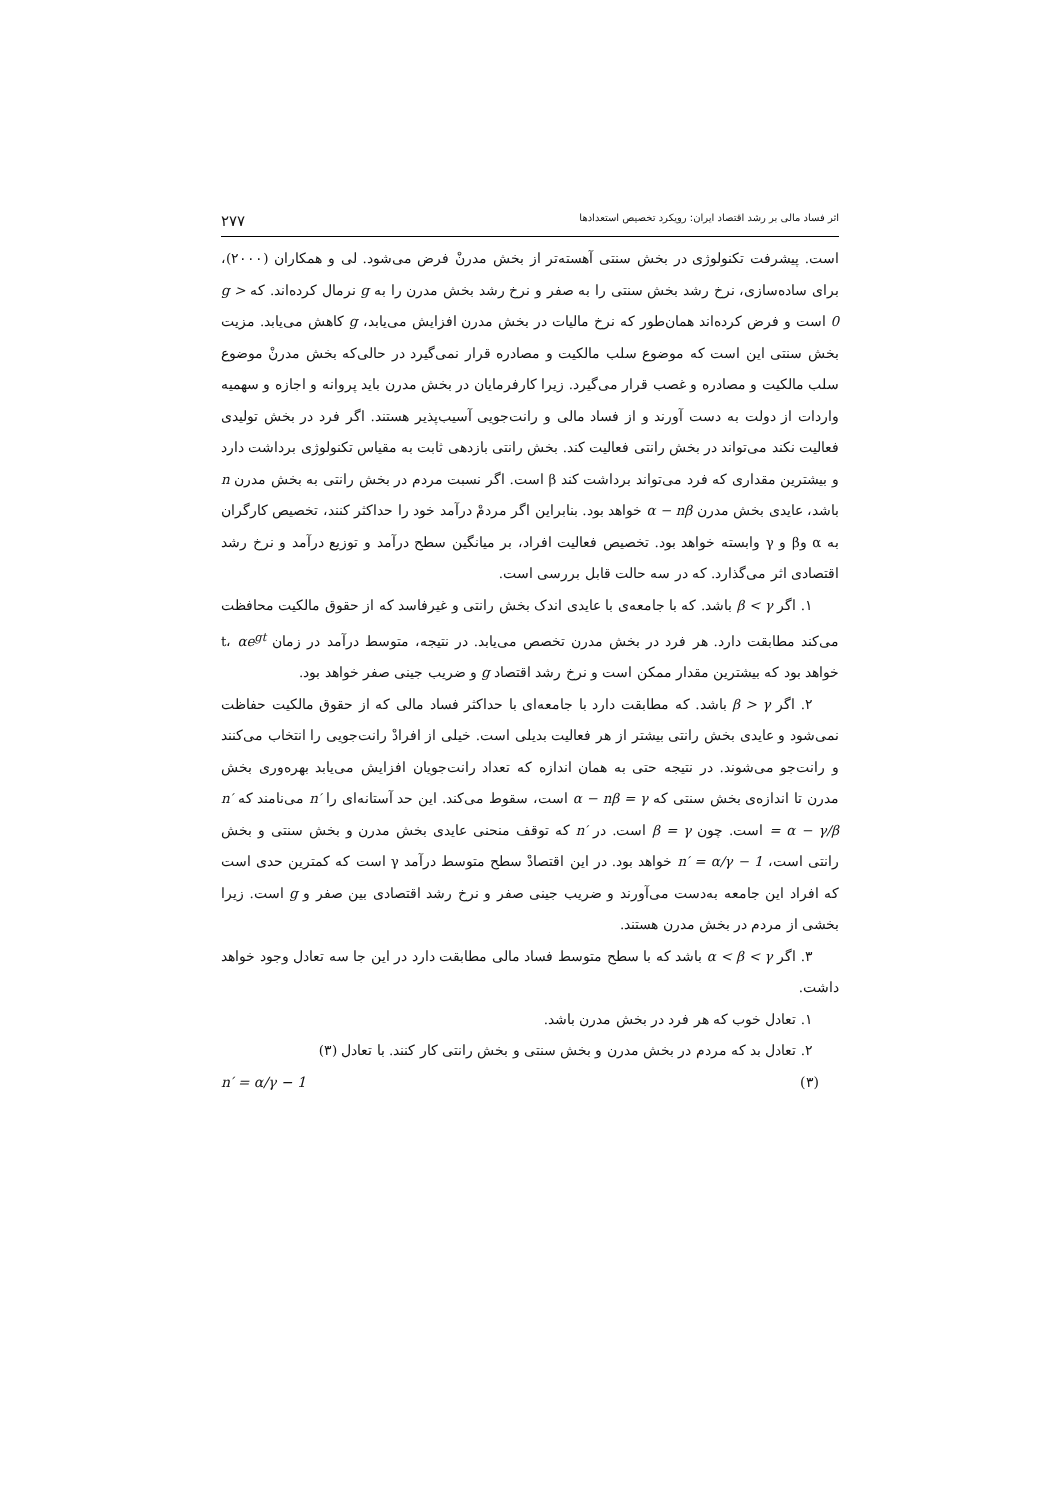اثر فساد مالی بر رشد اقتصاد ایران: رویکرد تخصیص استعدادها ۲۷۷
است. پیشرفت تکنولوژی در بخش سنتی آهسته‌تر از بخش مدرنْ فرض می‌شود. لی و همکاران (۲۰۰۰)، برای ساده‌سازی، نرخ رشد بخش سنتی را به صفر و نرخ رشد بخش مدرن را به g نرمال کرده‌اند. که g > 0 است و فرض کرده‌اند همان‌طور که نرخ مالیات در بخش مدرن افزایش می‌یابد، g کاهش می‌یابد. مزیت بخش سنتی این است که موضوع سلب مالکیت و مصادره قرار نمی‌گیرد در حالی‌که بخش مدرنْ موضوع سلب مالکیت و مصادره و غصب قرار می‌گیرد. زیرا کارفرمایان در بخش مدرن باید پروانه و اجازه و سهمیه واردات از دولت به دست آورند و از فساد مالی و رانت‌جویی آسیب‌پذیر هستند. اگر فرد در بخش تولیدی فعالیت نکند می‌تواند در بخش رانتی فعالیت کند. بخش رانتی بازدهی ثابت به مقیاس تکنولوژی برداشت دارد و بیشترین مقداری که فرد می‌تواند برداشت کند β است. اگر نسبت مردم در بخش رانتی به بخش مدرن n باشد، عایدی بخش مدرن α − nβ خواهد بود. بنابراین اگر مردمْ درآمد خود را حداکثر کنند، تخصیص کارگران به α وβ و γ وابسته خواهد بود. تخصیص فعالیت افراد، بر میانگین سطح درآمد و توزیع درآمد و نرخ رشد اقتصادی اثر می‌گذارد. که در سه حالت قابل بررسی است.
۱. اگر β < γ باشد. که با جامعه‌ی با عایدی اندک بخش رانتی و غیرفاسد که از حقوق مالکیت محافظت می‌کند مطابقت دارد. هر فرد در بخش مدرن تخصص می‌یابد. در نتیجه، متوسط درآمد در زمان t، αe<sup>gt</sup> خواهد بود که بیشترین مقدار ممکن است و نرخ رشد اقتصاد g و ضریب جینی صفر خواهد بود.
۲. اگر β > γ باشد. که مطابقت دارد با جامعه‌ای با حداکثر فساد مالی که از حقوق مالکیت حفاظت نمی‌شود و عایدی بخش رانتی بیشتر از هر فعالیت بدیلی است. خیلی از افرادْ رانت‌جویی را انتخاب می‌کنند و رانت‌جو می‌شوند. در نتیجه حتی به همان اندازه که تعداد رانت‌جویان افزایش می‌یابد بهره‌وری بخش مدرن تا اندازه‌ی بخش سنتی که α − nβ = γ است، سقوط می‌کند. این حد آستانه‌ای را n′ می‌نامند که n′ = α − γ/β است. چون β = γ است. در n′ که توقف منحنی عایدی بخش مدرن و بخش سنتی و بخش رانتی است، n′ = α/γ − 1 خواهد بود. در این اقتصادْ سطح متوسط درآمد γ است که کمترین حدی است که افراد این جامعه به‌دست می‌آورند و ضریب جینی صفر و نرخ رشد اقتصادی بین صفر و g است. زیرا بخشی از مردم در بخش مدرن هستند.
۳. اگر α < β < γ باشد که با سطح متوسط فساد مالی مطابقت دارد در این جا سه تعادل وجود خواهد داشت.
۱. تعادل خوب که هر فرد در بخش مدرن باشد.
۲. تعادل بد که مردم در بخش مدرن و بخش سنتی و بخش رانتی کار کنند. با تعادل (۳)
(۳) n′ = α/γ − 1